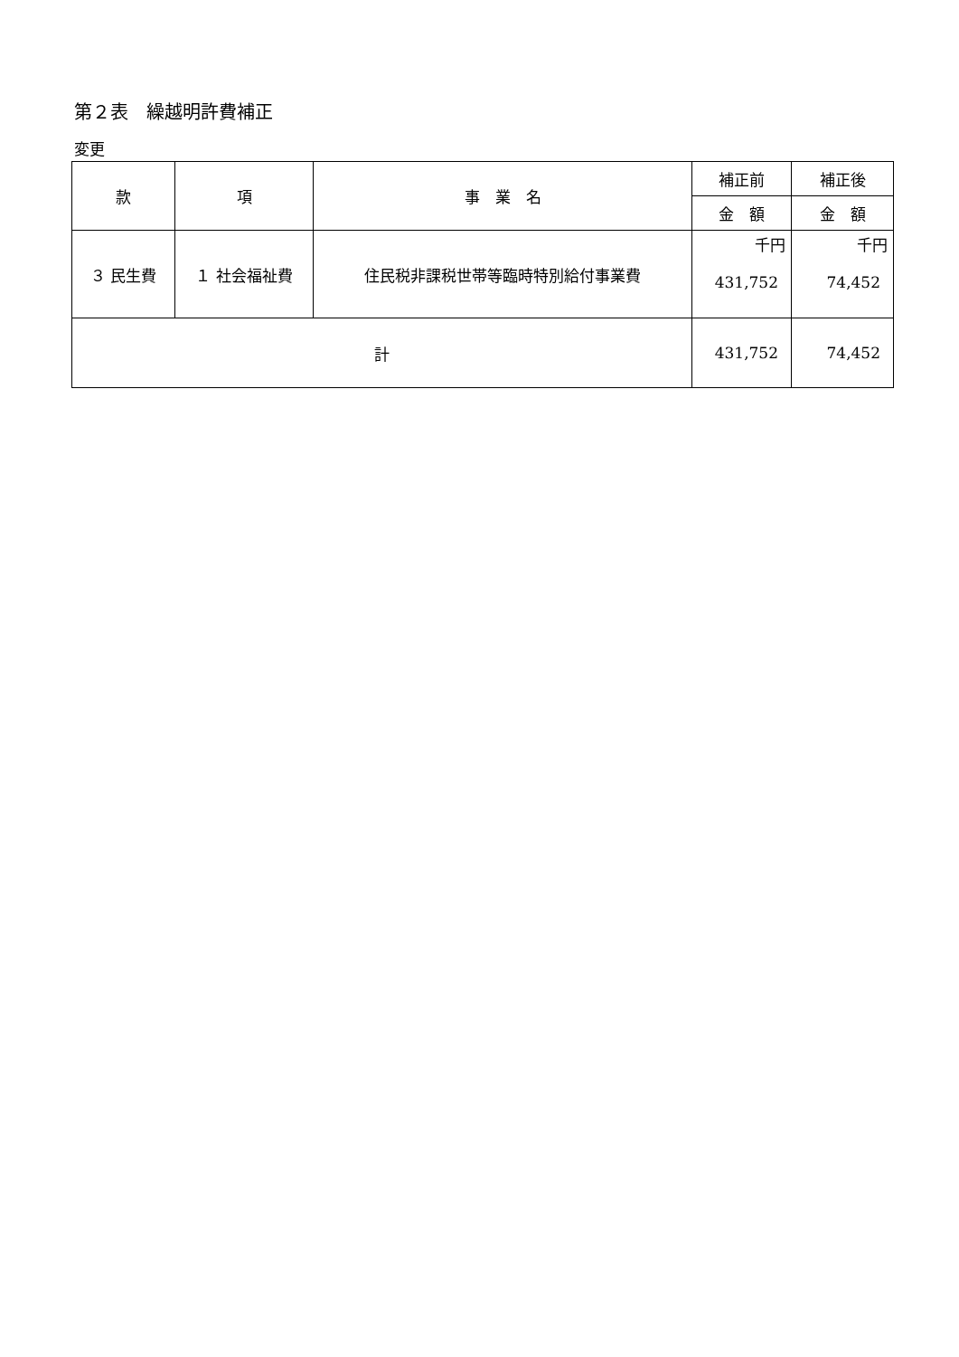第２表　繰越明許費補正
変更
| 款 | 項 | 事 業 名 | 補正前 | 補正後 |
| --- | --- | --- | --- | --- |
| | | | 金 額 | 金 額 |
| ３ 民生費 | １ 社会福祉費 | 住民税非課税世帯等臨時特別給付事業費 | 千円 431,752 | 千円 74,452 |
| 計 | | | 431,752 | 74,452 |